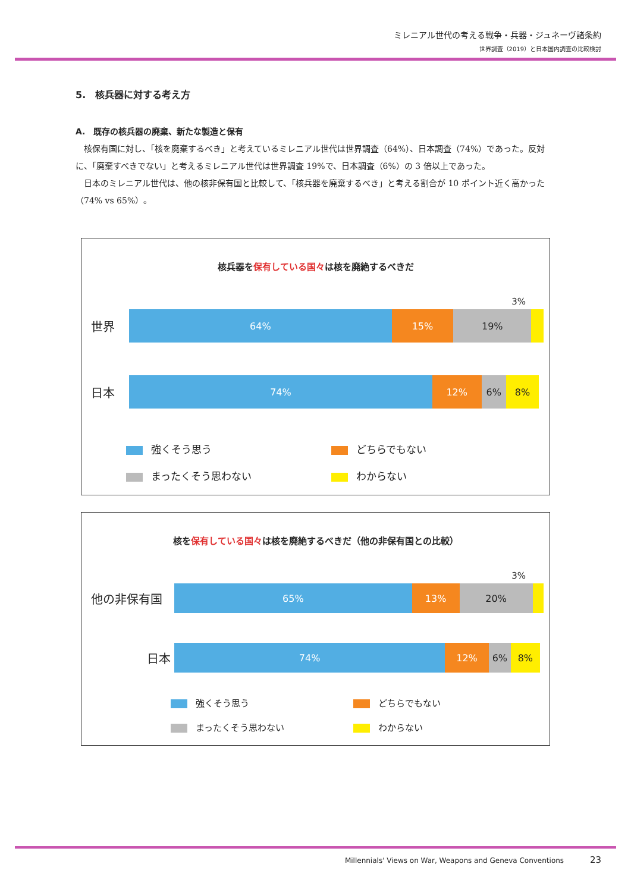ミレニアル世代の考える戦争・兵器・ジュネーヴ諸条約
世界調査（2019）と日本国内調査の比較検討
5.　核兵器に対する考え方
A.　既存の核兵器の廃棄、新たな製造と保有
核保有国に対し、「核を廃棄するべき」と考えているミレニアル世代は世界調査（64%）、日本調査（74%）であった。反対に、「廃棄すべきでない」と考えるミレニアル世代は世界調査 19%で、日本調査（6%）の 3 倍以上であった。
日本のミレニアル世代は、他の核非保有国と比較して、「核兵器を廃棄するべき」と考える割合が 10 ポイント近く高かった（74% vs 65%）。
核兵器を保有している国々は核を廃絶するべきだ
3%
世界
64% 15% 19%
日本
74% 12% 6% 8%
強くそう思う
どちらでもない
まったくそう思わない
わからない
核を保有している国々は核を廃絶するべきだ（他の非保有国との比較）
3%
他の非保有国
65% 13% 20%
日本
74% 12% 6% 8%
強くそう思う
どちらでもない
まったくそう思わない
わからない
Millennials' Views on War, Weapons and Geneva Conventions 23